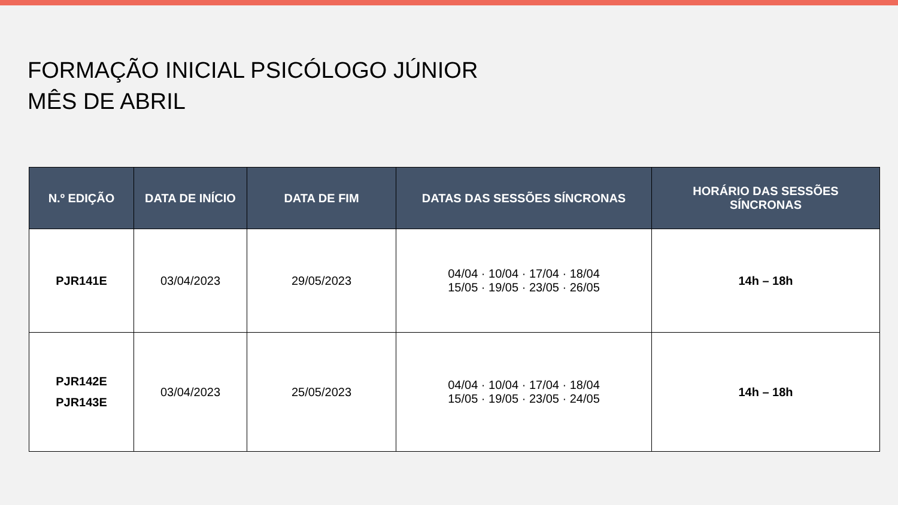FORMAÇÃO INICIAL PSICÓLOGO JÚNIOR
MÊS DE ABRIL
| N.º EDIÇÃO | DATA DE INÍCIO | DATA DE FIM | DATAS DAS SESSÕES SÍNCRONAS | HORÁRIO DAS SESSÕES SÍNCRONAS |
| --- | --- | --- | --- | --- |
| PJR141E | 03/04/2023 | 29/05/2023 | 04/04 · 10/04 · 17/04 · 18/04 15/05 · 19/05 · 23/05 · 26/05 | 14h – 18h |
| PJR142E PJR143E | 03/04/2023 | 25/05/2023 | 04/04 · 10/04 · 17/04 · 18/04 15/05 · 19/05 · 23/05 · 24/05 | 14h – 18h |